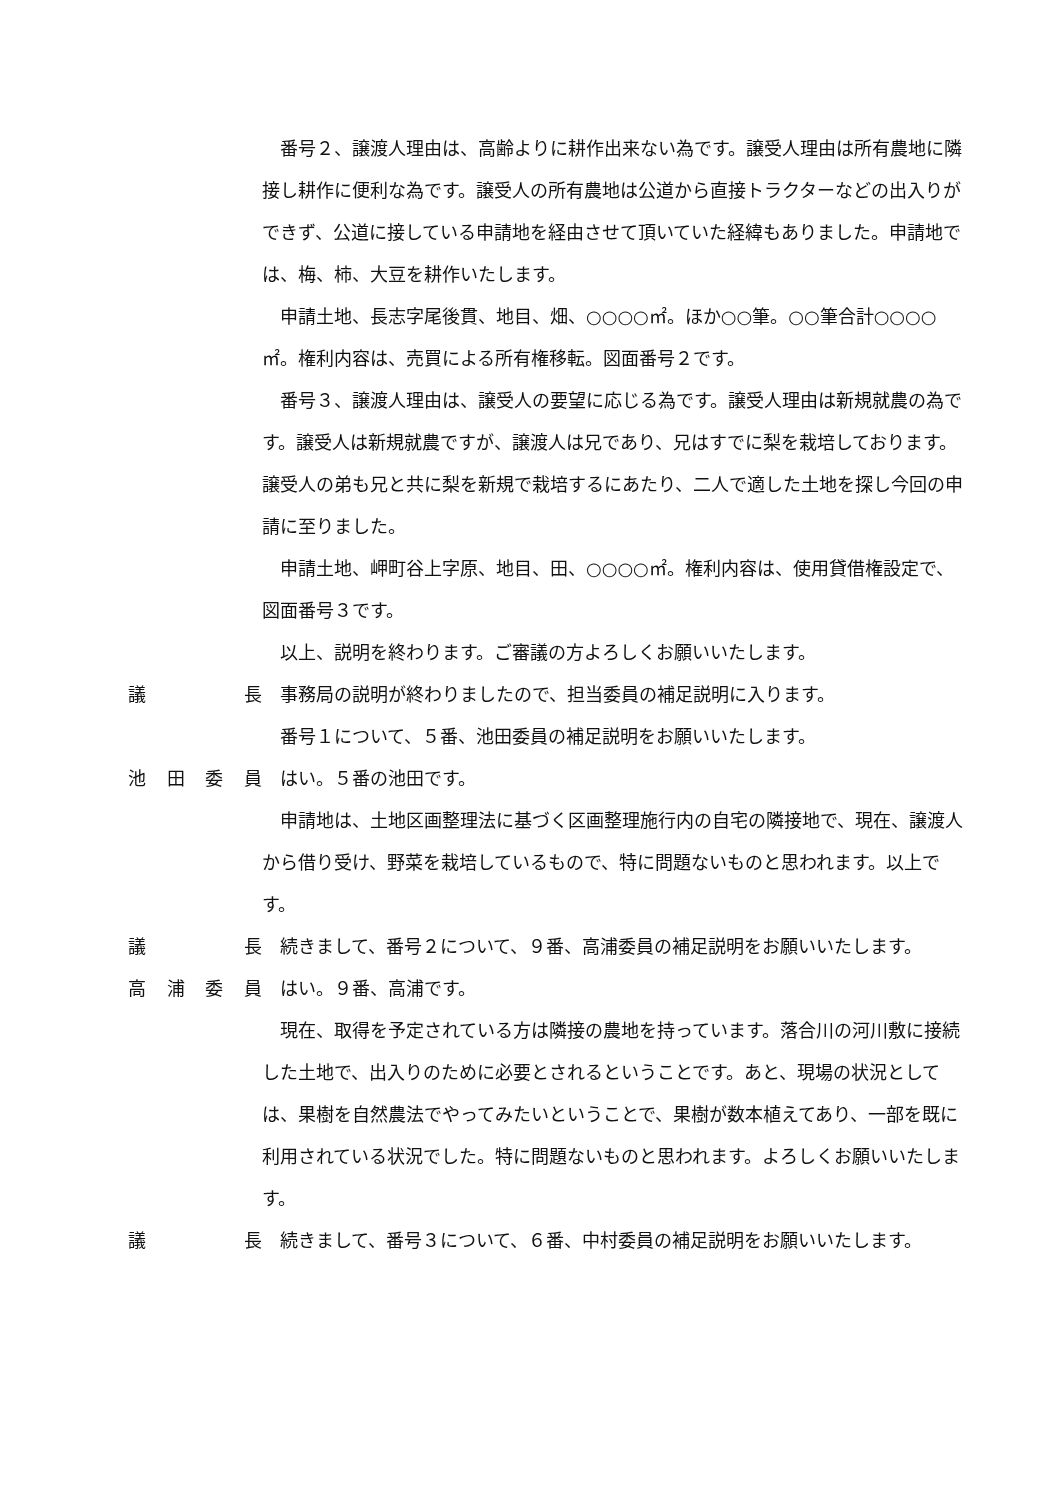番号２、譲渡人理由は、高齢よりに耕作出来ない為です。譲受人理由は所有農地に隣接し耕作に便利な為です。譲受人の所有農地は公道から直接トラクターなどの出入りができず、公道に接している申請地を経由させて頂いていた経緯もありました。申請地では、梅、柿、大豆を耕作いたします。
申請土地、長志字尾後貫、地目、畑、○○○○㎡。ほか○○筆。○○筆合計○○○○㎡。権利内容は、売買による所有権移転。図面番号２です。
番号３、譲渡人理由は、譲受人の要望に応じる為です。譲受人理由は新規就農の為です。譲受人は新規就農ですが、譲渡人は兄であり、兄はすでに梨を栽培しております。譲受人の弟も兄と共に梨を新規で栽培するにあたり、二人で適した土地を探し今回の申請に至りました。
申請土地、岬町谷上字原、地目、田、○○○○㎡。権利内容は、使用貸借権設定で、図面番号３です。
以上、説明を終わります。ご審議の方よろしくお願いいたします。
議長 事務局の説明が終わりましたので、担当委員の補足説明に入ります。
番号１について、５番、池田委員の補足説明をお願いいたします。
池田委員 はい。５番の池田です。
申請地は、土地区画整理法に基づく区画整理施行内の自宅の隣接地で、現在、譲渡人から借り受け、野菜を栽培しているもので、特に問題ないものと思われます。以上です。
議長 続きまして、番号２について、９番、高浦委員の補足説明をお願いいたします。
高浦委員 はい。９番、高浦です。
現在、取得を予定されている方は隣接の農地を持っています。落合川の河川敷に接続した土地で、出入りのために必要とされるということです。あと、現場の状況としては、果樹を自然農法でやってみたいということで、果樹が数本植えてあり、一部を既に利用されている状況でした。特に問題ないものと思われます。よろしくお願いいたします。
議長 続きまして、番号３について、６番、中村委員の補足説明をお願いいたします。